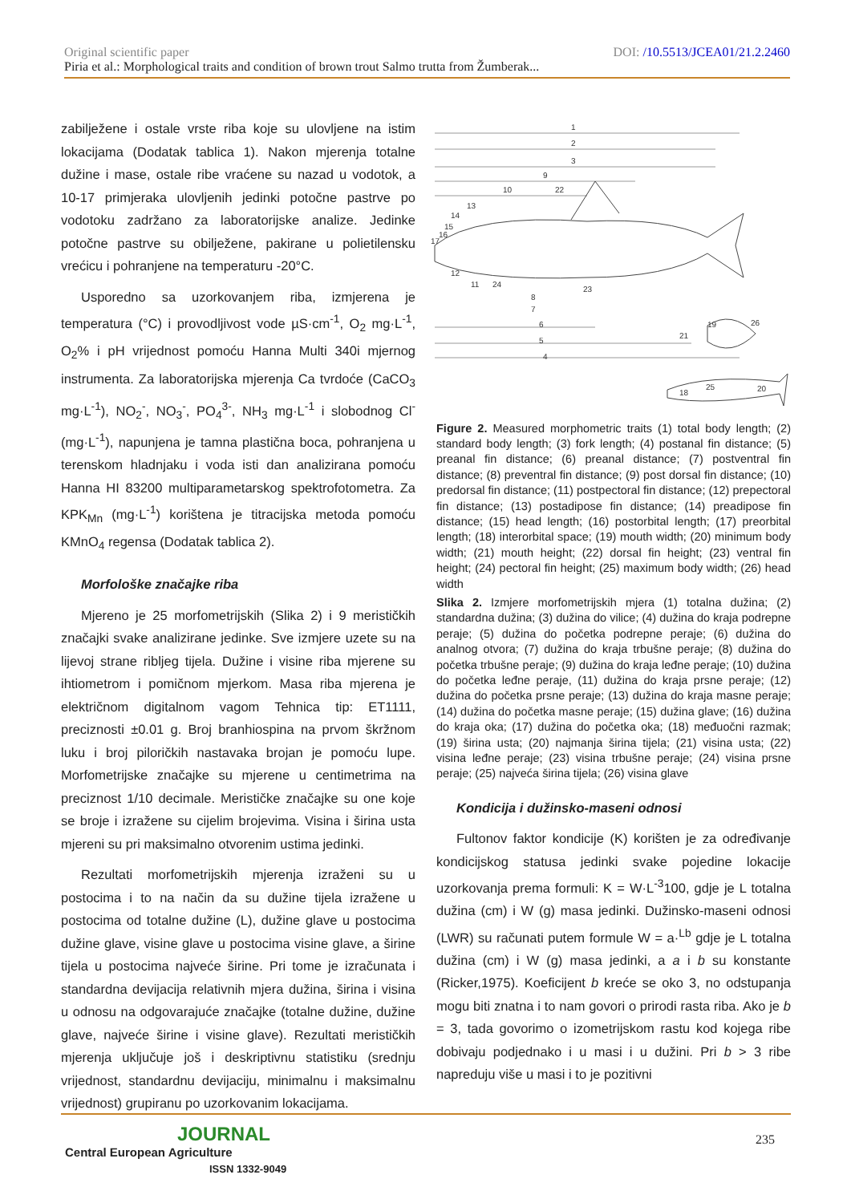DOI: /10.5513/JCEA01/21.2.2460 Original scientific paper
Piria et al.: Morphological traits and condition of brown trout Salmo trutta from Žumberak...
zabilježene i ostale vrste riba koje su ulovljene na istim lokacijama (Dodatak tablica 1). Nakon mjerenja totalne dužine i mase, ostale ribe vraćene su nazad u vodotok, a 10-17 primjeraka ulovljenih jedinki potočne pastrve po vodotoku zadržano za laboratorijske analize. Jedinke potočne pastrve su obilježene, pakirane u polietilensku vrećicu i pohranjene na temperaturu -20°C.
Usporedno sa uzorkovanjem riba, izmjerena je temperatura (°C) i provodljivost vode µS·cm<sup>-1</sup>, O<sub>2</sub> mg·L<sup>-1</sup>, O<sub>2</sub>% i pH vrijednost pomoću Hanna Multi 340i mjernog instrumenta. Za laboratorijska mjerenja Ca tvrdoće (CaCO<sub>3</sub> mg·L<sup>-1</sup>), NO<sub>2</sub><sup>-</sup>, NO<sub>3</sub><sup>-</sup>, PO<sub>4</sub><sup>3-</sup>, NH<sub>3</sub> mg·L<sup>-1</sup> i slobodnog Cl<sup>-</sup> (mg·L<sup>-1</sup>), napunjena je tamna plastična boca, pohranjena u terenskom hladnjaku i voda isti dan analizirana pomoću Hanna HI 83200 multiparametarskog spektrofotometra. Za KPK<sub>Mn</sub> (mg·L<sup>-1</sup>) korištena je titracijska metoda pomoću KMnO<sub>4</sub> regensa (Dodatak tablica 2).
Morfološke značajke riba
Mjereno je 25 morfometrijskih (Slika 2) i 9 merističkih značajki svake analizirane jedinke. Sve izmjere uzete su na lijevoj strane ribljeg tijela. Dužine i visine riba mjerene su ihtiometrom i pomičnom mjerkom. Masa riba mjerena je električnom digitalnom vagom Tehnica tip: ET1111, preciznosti ±0.01 g. Broj branhiospina na prvom škržnom luku i broj piloričkih nastavaka brojan je pomoću lupe. Morfometrijske značajke su mjerene u centimetrima na preciznost 1/10 decimale. Merističke značajke su one koje se broje i izražene su cijelim brojevima. Visina i širina usta mjereni su pri maksimalno otvorenim ustima jedinki.
Rezultati morfometrijskih mjerenja izraženi su u postocima i to na način da su dužine tijela izražene u postocima od totalne dužine (L), dužine glave u postocima dužine glave, visine glave u postocima visine glave, a širine tijela u postocima najveće širine. Pri tome je izračunata i standardna devijacija relativnih mjera dužina, širina i visina u odnosu na odgovarajuće značajke (totalne dužine, dužine glave, najveće širine i visine glave). Rezultati merističkih mjerenja uključuje još i deskriptivnu statistiku (srednju vrijednost, standardnu devijaciju, minimalnu i maksimalnu vrijednost) grupiranu po uzorkovanim lokacijama.
1
2
3
9
10
22
13
14
15
16
17
12
11
24
8
7
6
5
4
23
21
19
26
18
25
20
Figure 2. Measured morphometric traits (1) total body length; (2) standard body length; (3) fork length; (4) postanal fin distance; (5) preanal fin distance; (6) preanal distance; (7) postventral fin distance; (8) preventral fin distance; (9) post dorsal fin distance; (10) predorsal fin distance; (11) postpectoral fin distance; (12) prepectoral fin distance; (13) postadipose fin distance; (14) preadipose fin distance; (15) head length; (16) postorbital length; (17) preorbital length; (18) interorbital space; (19) mouth width; (20) minimum body width; (21) mouth height; (22) dorsal fin height; (23) ventral fin height; (24) pectoral fin height; (25) maximum body width; (26) head width
Slika 2. Izmjere morfometrijskih mjera (1) totalna dužina; (2) standardna dužina; (3) dužina do vilice; (4) dužina do kraja podrepne peraje; (5) dužina do početka podrepne peraje; (6) dužina do analnog otvora; (7) dužina do kraja trbušne peraje; (8) dužina do početka trbušne peraje; (9) dužina do kraja leđne peraje; (10) dužina do početka leđne peraje, (11) dužina do kraja prsne peraje; (12) dužina do početka prsne peraje; (13) dužina do kraja masne peraje; (14) dužina do početka masne peraje; (15) dužina glave; (16) dužina do kraja oka; (17) dužina do početka oka; (18) međuočni razmak; (19) širina usta; (20) najmanja širina tijela; (21) visina usta; (22) visina leđne peraje; (23) visina trbušne peraje; (24) visina prsne peraje; (25) najveća širina tijela; (26) visina glave
Kondicija i dužinsko-maseni odnosi
Fultonov faktor kondicije (K) korišten je za određivanje kondicijskog statusa jedinki svake pojedine lokacije uzorkovanja prema formuli: K = W·L<sup>-3</sup>100, gdje je L totalna dužina (cm) i W (g) masa jedinki. Dužinsko-maseni odnosi (LWR) su računati putem formule W = a·<sup>Lb</sup> gdje je L totalna dužina (cm) i W (g) masa jedinki, a a i b su konstante (Ricker,1975). Koeficijent b kreće se oko 3, no odstupanja mogu biti znatna i to nam govori o prirodi rasta riba. Ako je b = 3, tada govorimo o izometrijskom rastu kod kojega ribe dobivaju podjednako i u masi i u dužini. Pri b > 3 ribe napreduju više u masi i to je pozitivni
JOURNAL
Central European Agriculture
ISSN 1332-9049
235